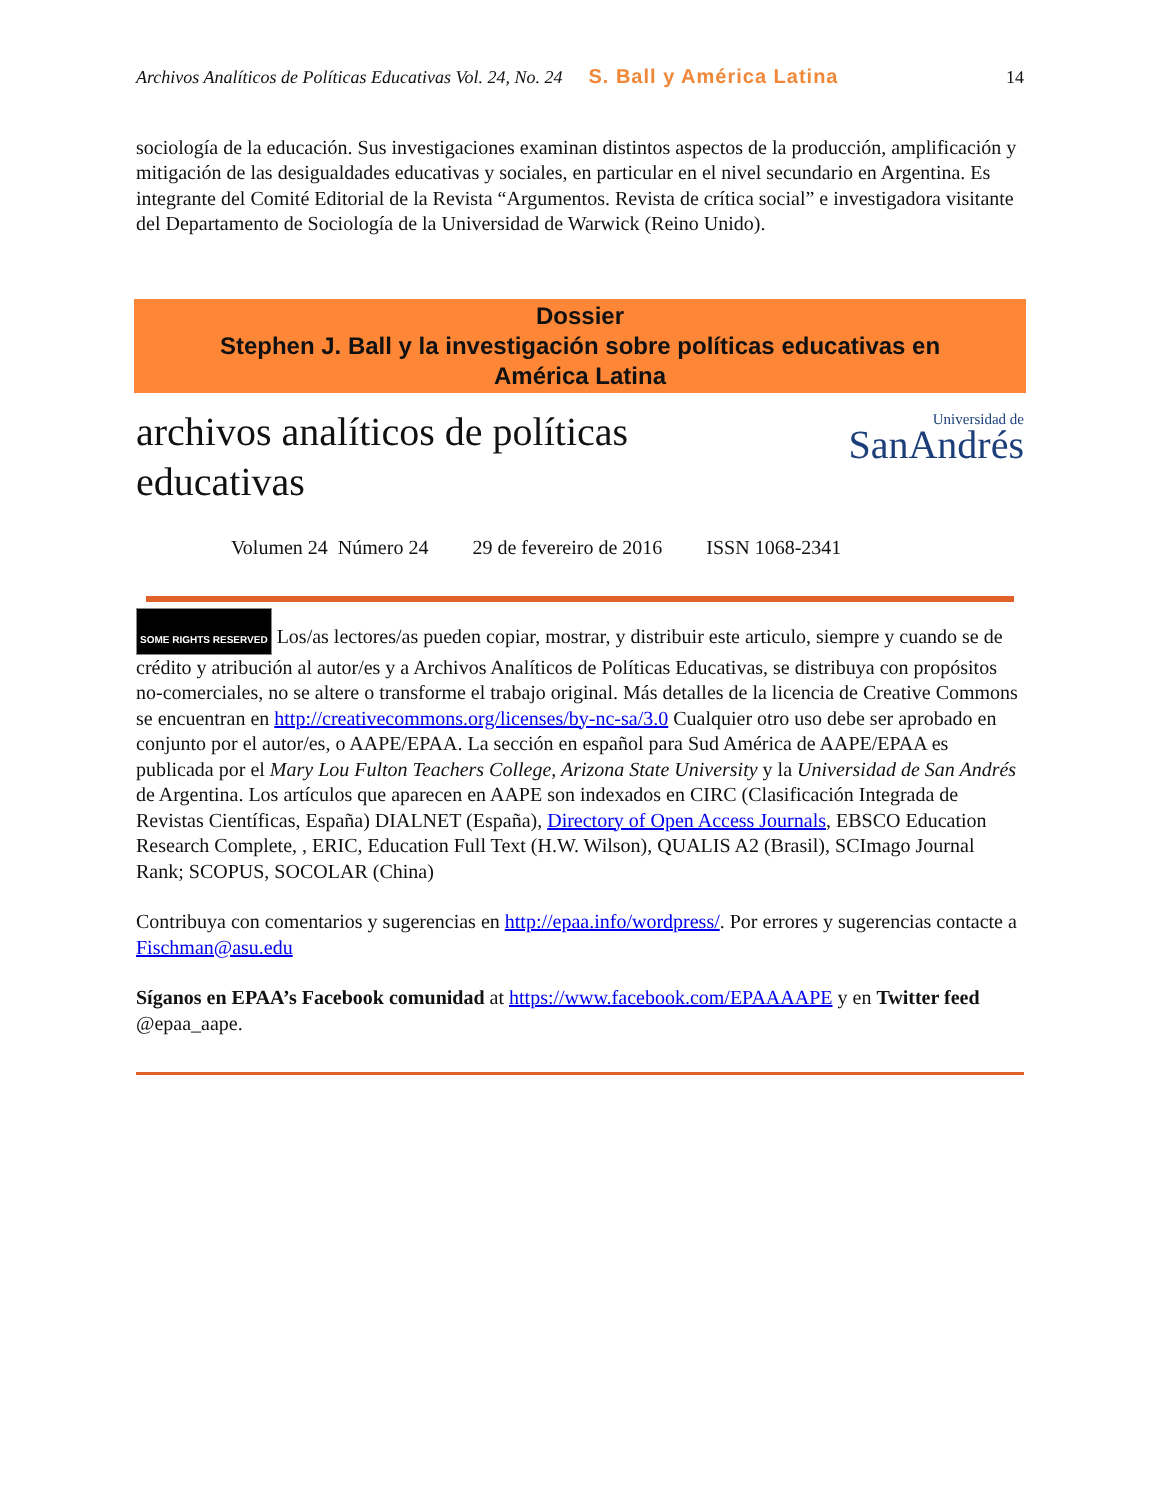Archivos Analíticos de Políticas Educativas Vol. 24, No. 24 S. Ball y América Latina 14
sociología de la educación. Sus investigaciones examinan distintos aspectos de la producción, amplificación y mitigación de las desigualdades educativas y sociales, en particular en el nivel secundario en Argentina. Es integrante del Comité Editorial de la Revista “Argumentos. Revista de crítica social” e investigadora visitante del Departamento de Sociología de la Universidad de Warwick (Reino Unido).
Dossier
Stephen J. Ball y la investigación sobre políticas educativas en
América Latina
archivos analíticos de políticas
educativas
Universidad de
SanAndrés
Volumen 24 Número 24 29 de fevereiro de 2016 ISSN 1068-2341
SOME RIGHTS RESERVED Los/as lectores/as pueden copiar, mostrar, y distribuir este articulo, siempre y cuando se de crédito y atribución al autor/es y a Archivos Analíticos de Políticas Educativas, se distribuya con propósitos no-comerciales, no se altere o transforme el trabajo original. Más detalles de la licencia de Creative Commons se encuentran en http://creativecommons.org/licenses/by-nc-sa/3.0 Cualquier otro uso debe ser aprobado en conjunto por el autor/es, o AAPE/EPAA. La sección en español para Sud América de AAPE/EPAA es publicada por el Mary Lou Fulton Teachers College, Arizona State University y la Universidad de San Andrés de Argentina. Los artículos que aparecen en AAPE son indexados en CIRC (Clasificación Integrada de Revistas Científicas, España) DIALNET (España), Directory of Open Access Journals, EBSCO Education Research Complete, , ERIC, Education Full Text (H.W. Wilson), QUALIS A2 (Brasil), SCImago Journal Rank; SCOPUS, SOCOLAR (China)
Contribuya con comentarios y sugerencias en http://epaa.info/wordpress/. Por errores y sugerencias contacte a Fischman@asu.edu
Síganos en EPAA’s Facebook comunidad at https://www.facebook.com/EPAAAAPE y en Twitter feed @epaa_aape.